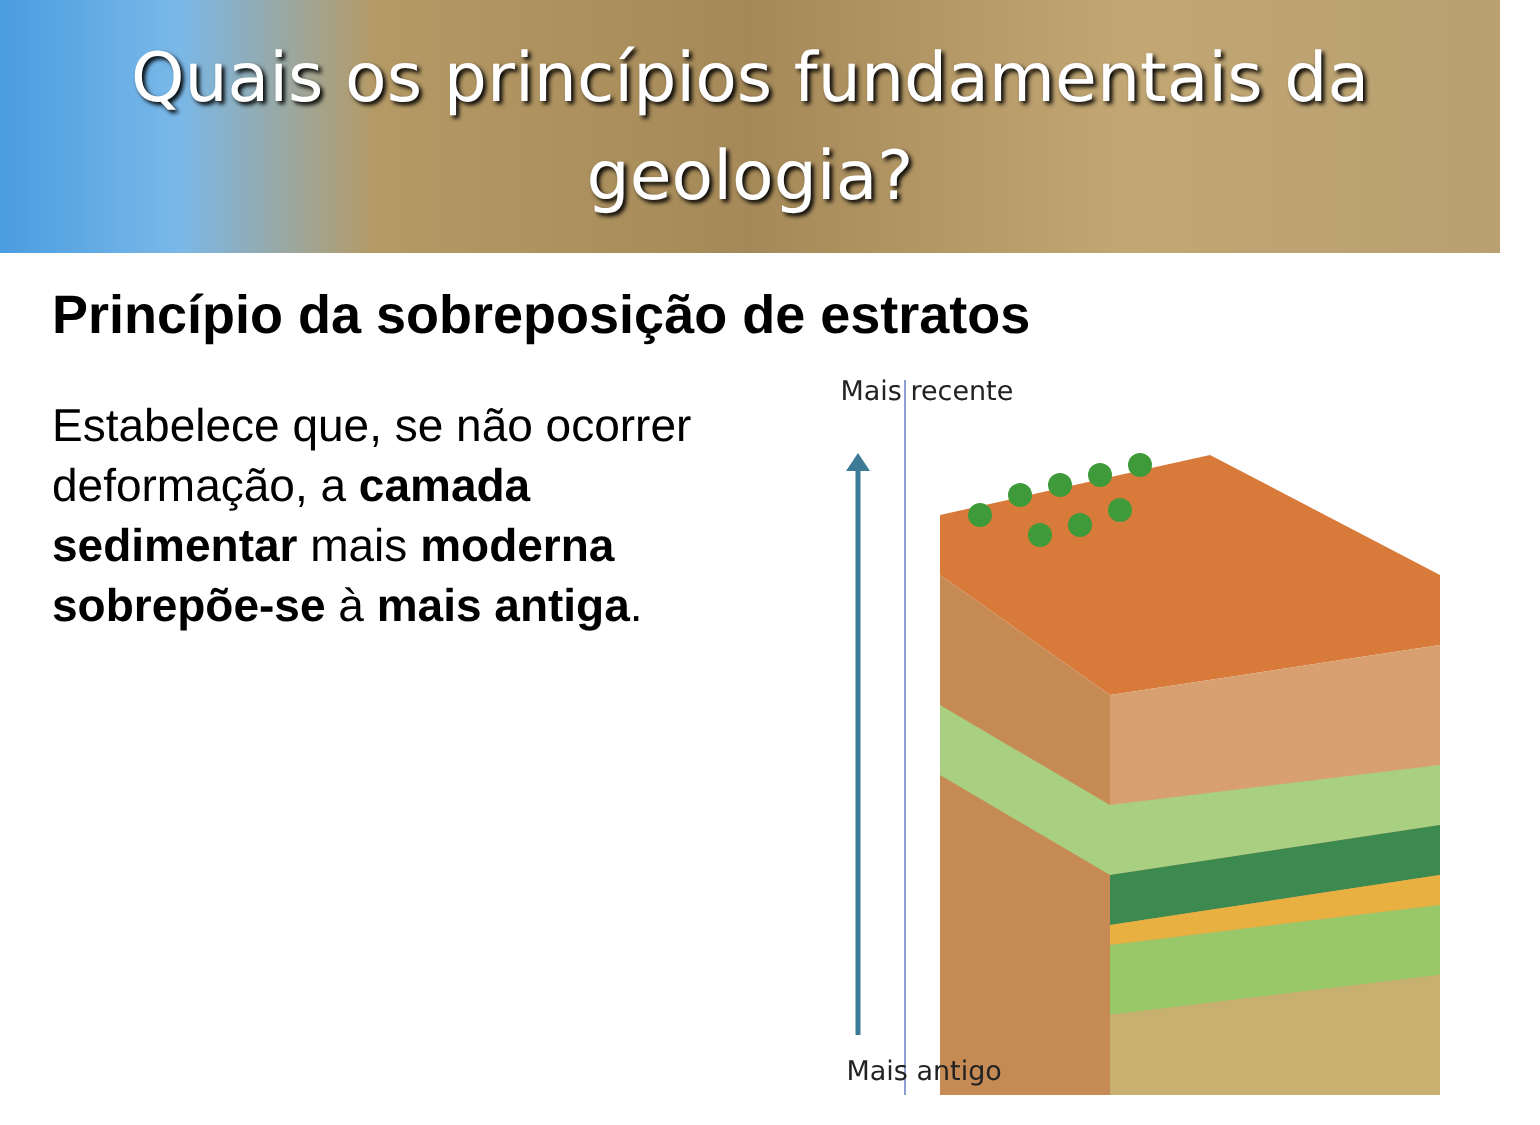Quais os princípios fundamentais da
geologia?
Princípio da sobreposição de estratos
Estabelece que, se não ocorrer deformação, a camada sedimentar mais moderna sobrepõe-se à mais antiga.
Mais recente
Mais antigo